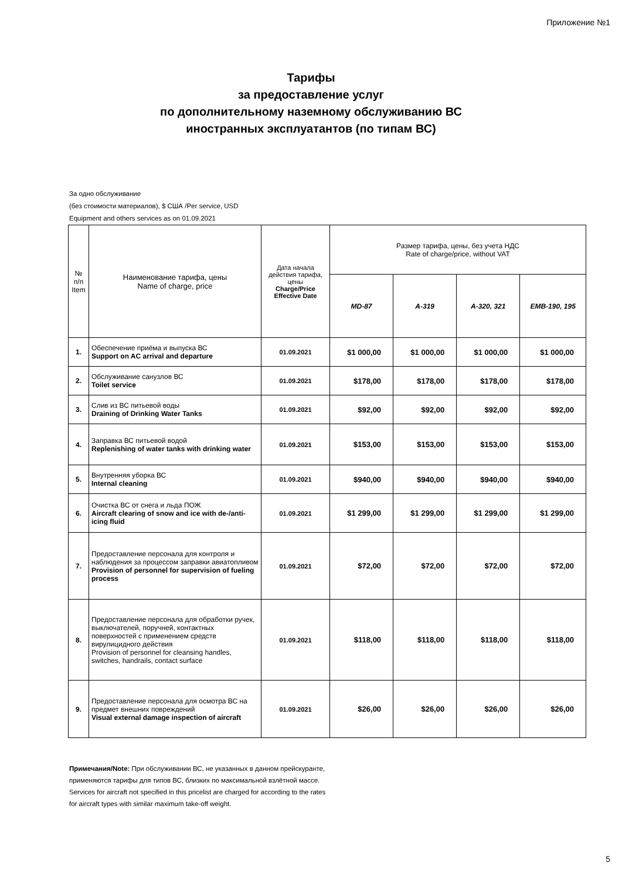Приложение №1
Тарифы
за предоставление услуг
по дополнительному наземному обслуживанию ВС
иностранных эксплуатантов (по типам ВС)
За одно обслуживание
(без стоимости материалов), $ США /Per service, USD
Equipment and others services as on 01.09.2021
| № п/п Item | Наименование тарифа, цены Name of charge, price | Дата начала действия тарифа, цены Charge/Price Effective Date | Размер тарифа, цены, без учета НДС Rate of charge/price, without VAT | | | |
| --- | --- | --- | --- | --- | --- | --- |
| | | | MD-87 | A-319 | A-320, 321 | EMB-190, 195 |
| 1. | Обеспечение приёма и выпуска ВС Support on AC arrival and departure | 01.09.2021 | $1 000,00 | $1 000,00 | $1 000,00 | $1 000,00 |
| 2. | Обслуживание санузлов ВС Toilet service | 01.09.2021 | $178,00 | $178,00 | $178,00 | $178,00 |
| 3. | Слив из ВС питьевой воды Draining of Drinking Water Tanks | 01.09.2021 | $92,00 | $92,00 | $92,00 | $92,00 |
| 4. | Заправка ВС питьевой водой Replenishing of water tanks with drinking water | 01.09.2021 | $153,00 | $153,00 | $153,00 | $153,00 |
| 5. | Внутренняя уборка ВС Internal cleaning | 01.09.2021 | $940,00 | $940,00 | $940,00 | $940,00 |
| 6. | Очистка ВС от снега и льда ПОЖ Aircraft clearing of snow and ice with de-/anti-icing fluid | 01.09.2021 | $1 299,00 | $1 299,00 | $1 299,00 | $1 299,00 |
| 7. | Предоставление персонала для контроля и наблюдения за процессом заправки авиатопливом Provision of personnel for supervision of fueling process | 01.09.2021 | $72,00 | $72,00 | $72,00 | $72,00 |
| 8. | Предоставление персонала для обработки ручек, выключателей, поручней, контактных поверхностей с применением средств вирулицидного действия Provision of personnel for cleansing handles, switches, handrails, contact surface | 01.09.2021 | $118,00 | $118,00 | $118,00 | $118,00 |
| 9. | Предоставление персонала для осмотра ВС на предмет внешних повреждений Visual external damage inspection of aircraft | 01.09.2021 | $26,00 | $26,00 | $26,00 | $26,00 |
Примечания/Note: При обслуживании ВС, не указанных в данном прейскуранте, применяются тарифы для типов ВС, близких по максимальной взлётной массе.
Services for aircraft not specified in this pricelist are charged for according to the rates for aircraft types with similar maximum take-off weight.
5